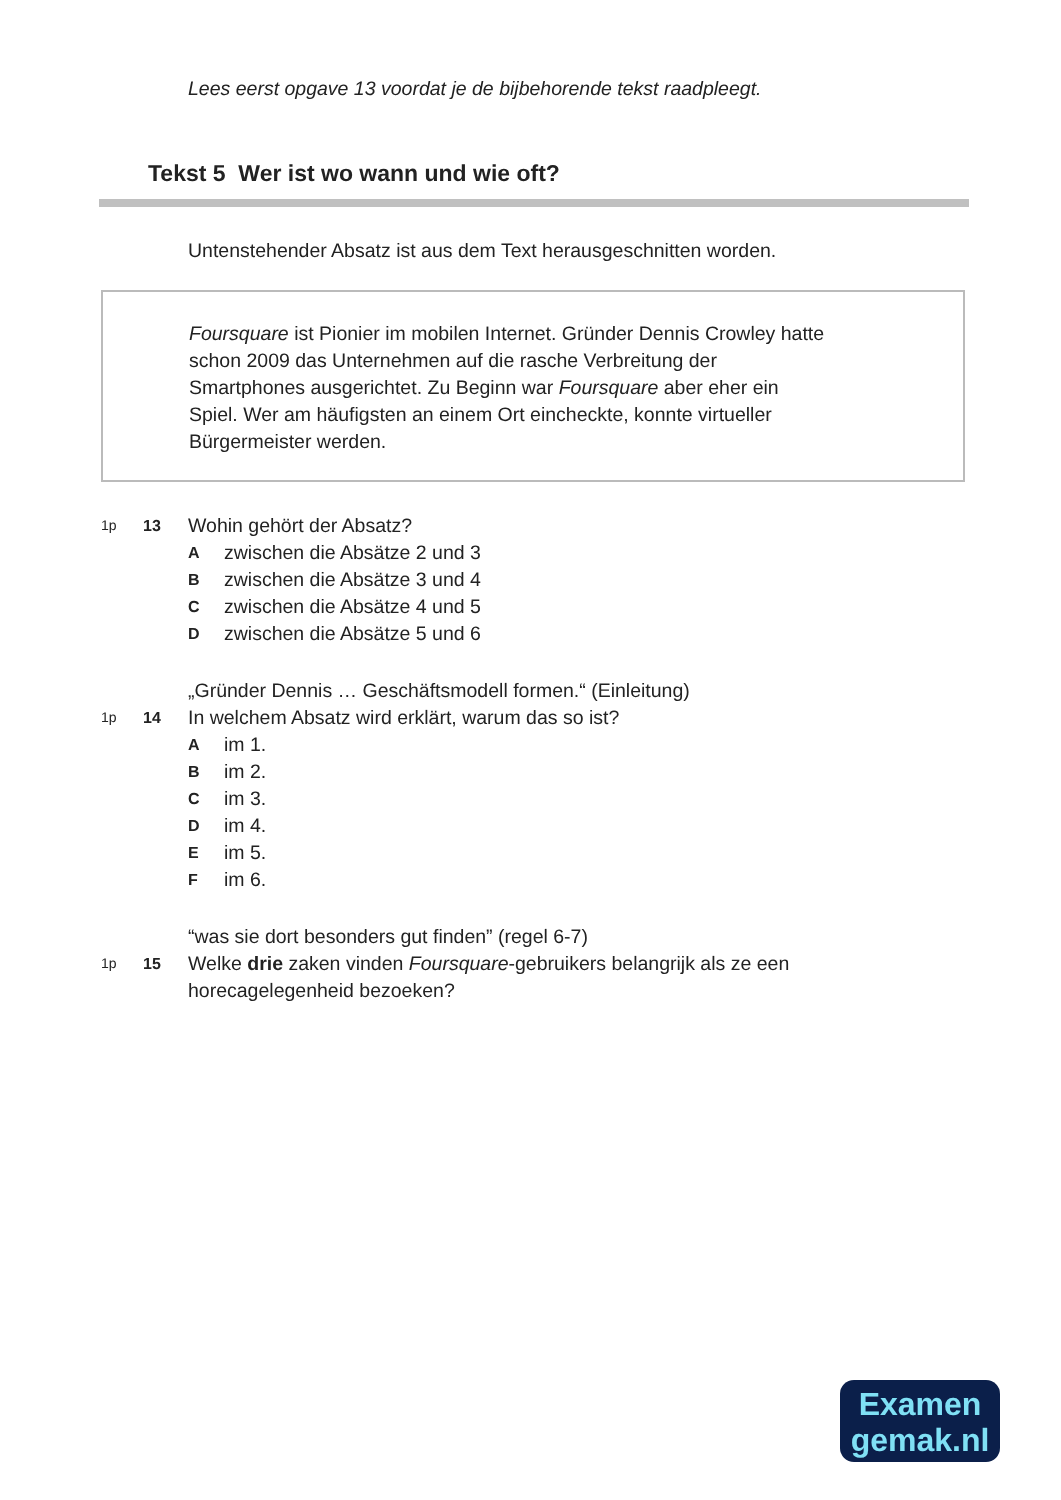Lees eerst opgave 13 voordat je de bijbehorende tekst raadpleegt.
Tekst 5 Wer ist wo wann und wie oft?
Untenstehender Absatz ist aus dem Text herausgeschnitten worden.
Foursquare ist Pionier im mobilen Internet. Gründer Dennis Crowley hatte
schon 2009 das Unternehmen auf die rasche Verbreitung der
Smartphones ausgerichtet. Zu Beginn war Foursquare aber eher ein
Spiel. Wer am häufigsten an einem Ort eincheckte, konnte virtueller
Bürgermeister werden.
1p 13
Wohin gehört der Absatz?
A zwischen die Absätze 2 und 3
B zwischen die Absätze 3 und 4
C zwischen die Absätze 4 und 5
D zwischen die Absätze 5 und 6
1p
14
„Gründer Dennis … Geschäftsmodell formen.“ (Einleitung)
In welchem Absatz wird erklärt, warum das so ist?
A im 1.
B im 2.
C im 3.
D im 4.
E im 5.
F im 6.
1p
15
“was sie dort besonders gut finden” (regel 6-7)
Welke drie zaken vinden Foursquare-gebruikers belangrijk als ze een
horecagelegenheid bezoeken?
Examen
gemak.nl